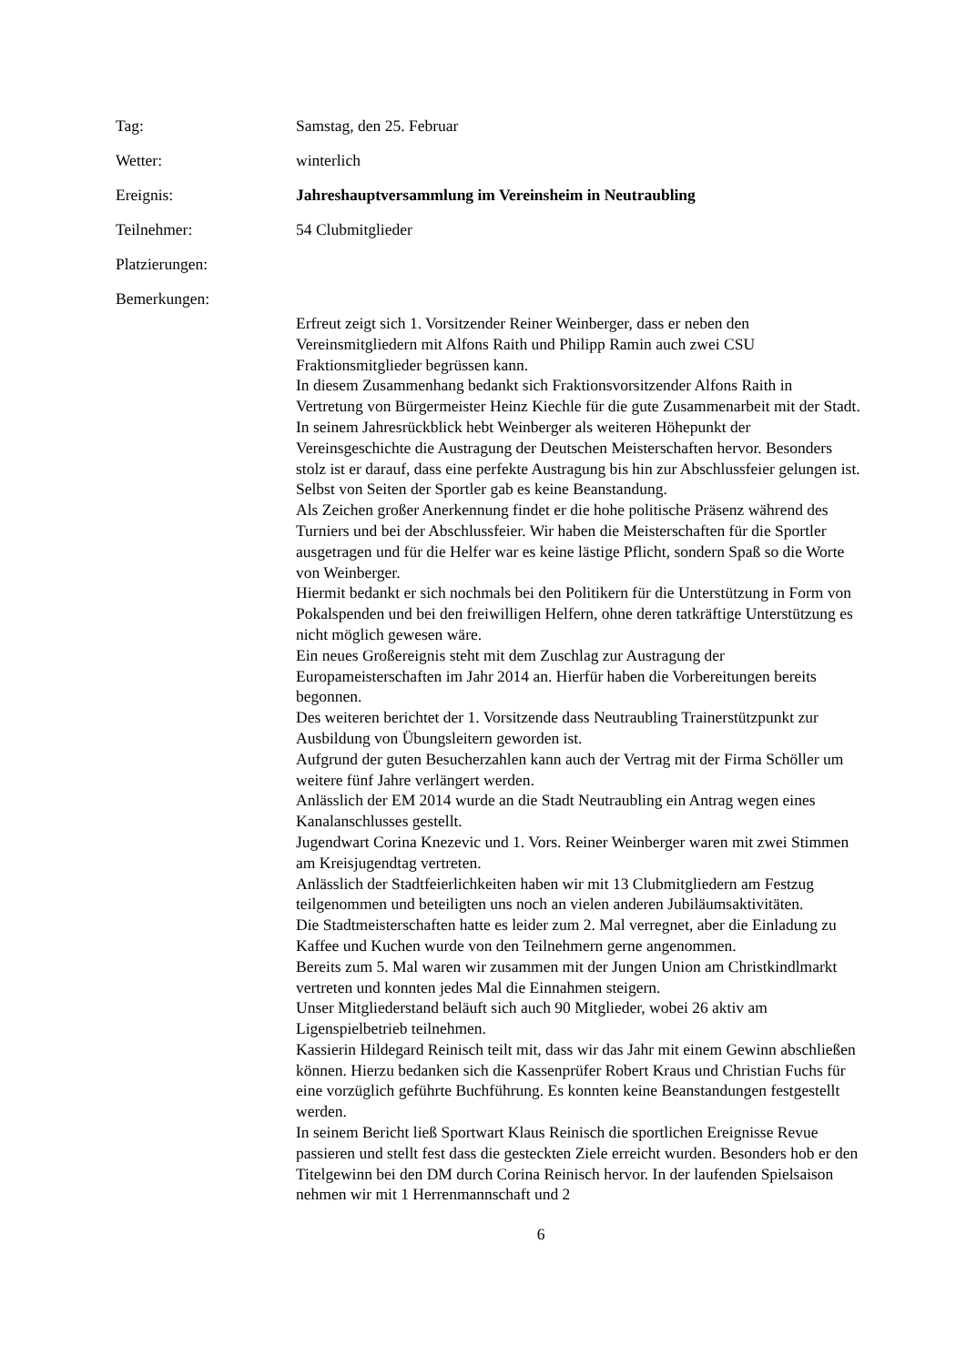Tag: Samstag, den 25. Februar
Wetter: winterlich
Ereignis: Jahreshauptversammlung im Vereinsheim in Neutraubling
Teilnehmer: 54 Clubmitglieder
Platzierungen:
Bemerkungen:
Erfreut zeigt sich 1. Vorsitzender Reiner Weinberger, dass er neben den Vereinsmitgliedern mit Alfons Raith und Philipp Ramin auch zwei CSU Fraktionsmitglieder begrüssen kann.
In diesem Zusammenhang bedankt sich Fraktionsvorsitzender Alfons Raith in Vertretung von Bürgermeister Heinz Kiechle für die gute Zusammenarbeit mit der Stadt.
In seinem Jahresrückblick hebt Weinberger als weiteren Höhepunkt der Vereinsgeschichte die Austragung der Deutschen Meisterschaften hervor. Besonders stolz ist er darauf, dass eine perfekte Austragung bis hin zur Abschlussfeier gelungen ist. Selbst von Seiten der Sportler gab es keine Beanstandung.
Als Zeichen großer Anerkennung findet er die hohe politische Präsenz während des Turniers und bei der Abschlussfeier. Wir haben die Meisterschaften für die Sportler ausgetragen und für die Helfer war es keine lästige Pflicht, sondern Spaß so die Worte von Weinberger.
Hiermit bedankt er sich nochmals bei den Politikern für die Unterstützung in Form von Pokalspenden und bei den freiwilligen Helfern, ohne deren tatkräftige Unterstützung es nicht möglich gewesen wäre.
Ein neues Großereignis steht mit dem Zuschlag zur Austragung der Europameisterschaften im Jahr 2014 an. Hierfür haben die Vorbereitungen bereits begonnen.
Des weiteren berichtet der 1. Vorsitzende dass Neutraubling Trainerstützpunkt zur Ausbildung von Übungsleitern geworden ist.
Aufgrund der guten Besucherzahlen kann auch der Vertrag mit der Firma Schöller um weitere fünf Jahre verlängert werden.
Anlässlich der EM 2014 wurde an die Stadt Neutraubling ein Antrag wegen eines Kanalanschlusses gestellt.
Jugendwart Corina Knezevic und 1. Vors. Reiner Weinberger waren mit zwei Stimmen am Kreisjugendtag vertreten.
Anlässlich der Stadtfeierlichkeiten haben wir mit 13 Clubmitgliedern am Festzug teilgenommen und beteiligten uns noch an vielen anderen Jubiläumsaktivitäten.
Die Stadtmeisterschaften hatte es leider zum 2. Mal verregnet, aber die Einladung zu Kaffee und Kuchen wurde von den Teilnehmern gerne angenommen.
Bereits zum 5. Mal waren wir zusammen mit der Jungen Union am Christkindlmarkt vertreten und konnten jedes Mal die Einnahmen steigern.
Unser Mitgliederstand beläuft sich auch 90 Mitglieder, wobei 26 aktiv am Ligenspielbetrieb teilnehmen.
Kassierin Hildegard Reinisch teilt mit, dass wir das Jahr mit einem Gewinn abschließen können. Hierzu bedanken sich die Kassenprüfer Robert Kraus und Christian Fuchs für eine vorzüglich geführte Buchführung. Es konnten keine Beanstandungen festgestellt werden.
In seinem Bericht ließ Sportwart Klaus Reinisch die sportlichen Ereignisse Revue passieren und stellt fest dass die gesteckten Ziele erreicht wurden. Besonders hob er den Titelgewinn bei den DM durch Corina Reinisch hervor. In der laufenden Spielsaison nehmen wir mit 1 Herrenmannschaft und 2
6